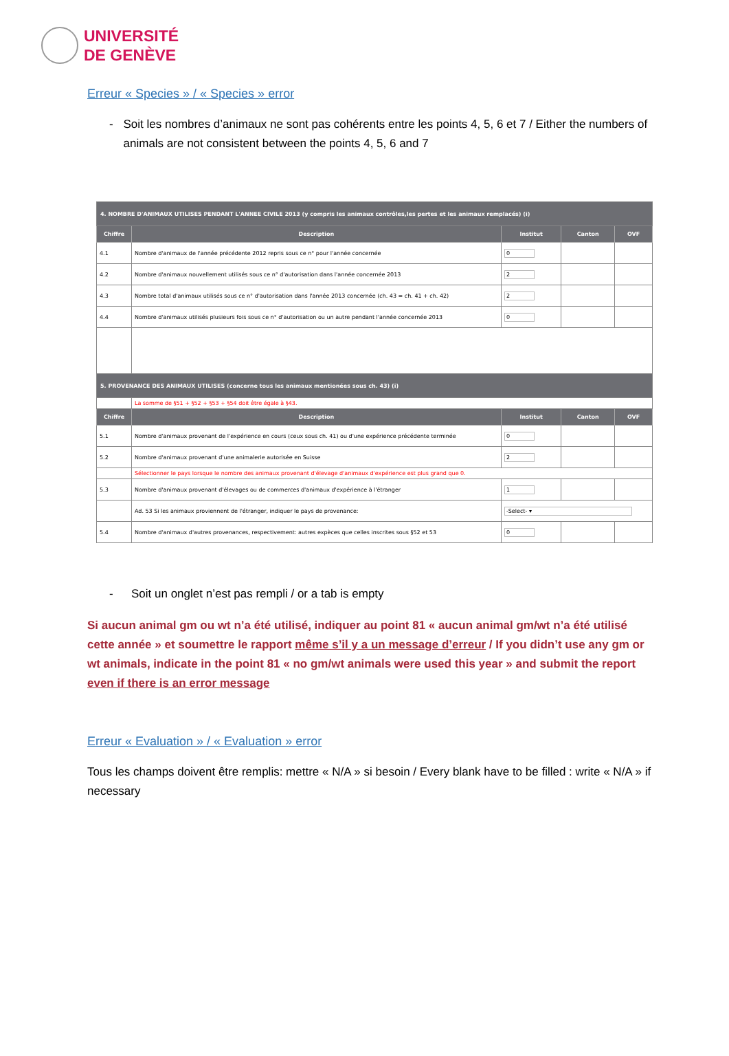UNIVERSITÉ
DE GENÈVE
Erreur « Species » / « Species » error
- Soit les nombres d’animaux ne sont pas cohérents entre les points 4, 5, 6 et 7 / Either the numbers of animals are not consistent between the points 4, 5, 6 and 7
| 4. NOMBRE D'ANIMAUX UTILISES PENDANT L'ANNEE CIVILE 2013 (y compris les animaux contrôles,les pertes et les animaux remplacés) (i) | | | | |
| Chiffre | Description | Institut | Canton | OVF |
| 4.1 | Nombre d'animaux de l'année précédente 2012 repris sous ce n° pour l'année concernée | 0 | | |
| 4.2 | Nombre d'animaux nouvellement utilisés sous ce n° d'autorisation dans l'année concernée 2013 | 2 | | |
| 4.3 | Nombre total d'animaux utilisés sous ce n° d'autorisation dans l'année 2013 concernée (ch. 43 = ch. 41 + ch. 42) | 2 | | |
| 4.4 | Nombre d'animaux utilisés plusieurs fois sous ce n° d'autorisation ou un autre pendant l'année concernée 2013 | 0 | | |
| 5. PROVENANCE DES ANIMAUX UTILISES (concerne tous les animaux mentionées sous ch. 43) (i) | | | | |
| | La somme de §51 + §52 + §53 + §54 doit être égale à §43. | | | |
| Chiffre | Description | Institut | Canton | OVF |
| 5.1 | Nombre d'animaux provenant de l'expérience en cours (ceux sous ch. 41) ou d'une expérience précédente terminée | 0 | | |
| 5.2 | Nombre d'animaux provenant d'une animalerie autorisée en Suisse | 2 | | |
| | Sélectionner le pays lorsque le nombre des animaux provenant d'élevage d'animaux d'expérience est plus grand que 0. | | | |
| 5.3 | Nombre d'animaux provenant d'élevages ou de commerces d'animaux d'expérience à l'étranger | 1 | | |
| | Ad. 53 Si les animaux proviennent de l'étranger, indiquer le pays de provenance: | -Select- ▾ | | |
| 5.4 | Nombre d'animaux d'autres provenances, respectivement: autres expèces que celles inscrites sous §52 et 53 | 0 | | |
- Soit un onglet n’est pas rempli / or a tab is empty
Si aucun animal gm ou wt n’a été utilisé, indiquer au point 81 « aucun animal gm/wt n’a été utilisé cette année » et soumettre le rapport même s’il y a un message d’erreur / If you didn’t use any gm or wt animals, indicate in the point 81 « no gm/wt animals were used this year » and submit the report even if there is an error message
Erreur « Evaluation » / « Evaluation » error
Tous les champs doivent être remplis: mettre « N/A » si besoin / Every blank have to be filled : write « N/A » if necessary